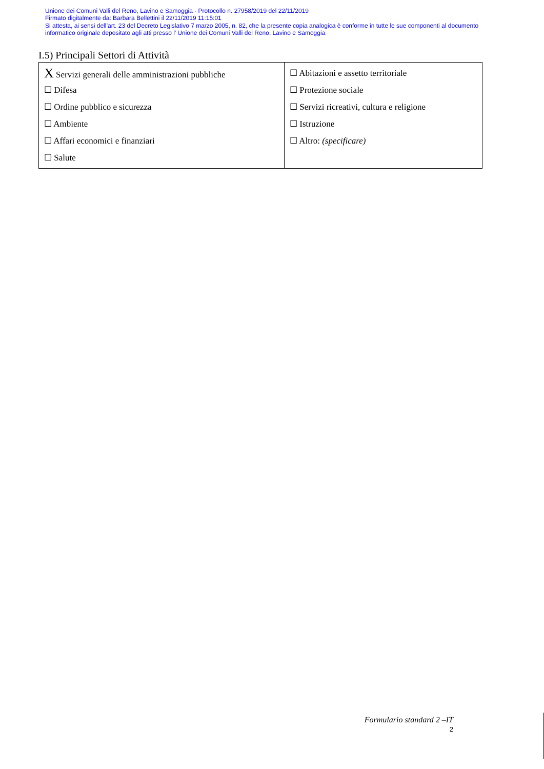Unione dei Comuni Valli del Reno, Lavino e Samoggia - Protocollo n. 27958/2019 del 22/11/2019
Firmato digitalmente da: Barbara Bellettini il 22/11/2019 11:15:01
Si attesta, ai sensi dell’art. 23 del Decreto Legislativo 7 marzo 2005, n. 82, che la presente copia analogica è conforme in tutte le sue componenti al documento informatico originale depositato agli atti presso l’ Unione dei Comuni Valli del Reno, Lavino e Samoggia
I.5) Principali Settori di Attività
| X Servizi generali delle amministrazioni pubbliche ☐ Difesa ☐ Ordine pubblico e sicurezza ☐ Ambiente ☐ Affari economici e finanziari ☐ Salute | ☐ Abitazioni e assetto territoriale ☐ Protezione sociale ☐ Servizi ricreativi, cultura e religione ☐ Istruzione ☐ Altro: (specificare) |
Formulario standard 2 –IT
2